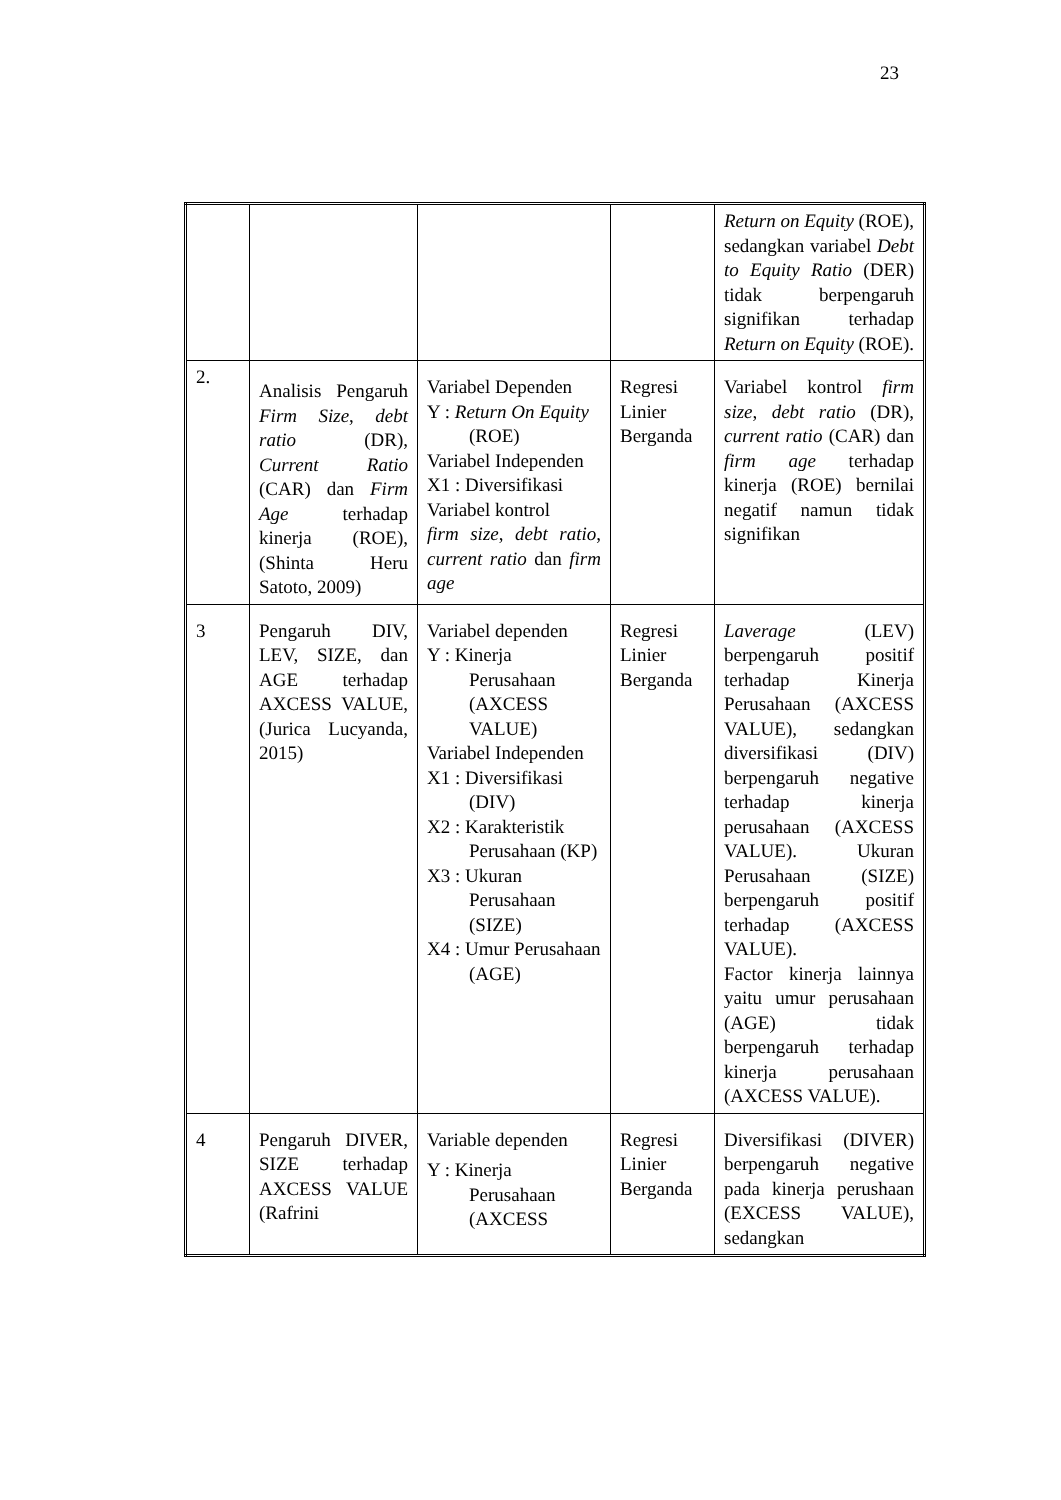23
| | | | | Return on Equity (ROE), sedangkan variabel Debt to Equity Ratio (DER) tidak berpengaruh signifikan terhadap Return on Equity (ROE). |
| 2. | Analisis Pengaruh Firm Size , debt ratio (DR), Current Ratio (CAR) dan Firm Age terhadap kinerja (ROE), (Shinta Heru Satoto, 2009) | Variabel Dependen Y : Return On Equity (ROE) Variabel Independen X1 : Diversifikasi Variabel kontrol firm size , debt ratio , current ratio dan firm age | Regresi Linier Berganda | Variabel kontrol firm size , debt ratio (DR), current ratio (CAR) dan firm age terhadap kinerja (ROE) bernilai negatif namun tidak signifikan |
| 3 | Pengaruh DIV, LEV, SIZE, dan AGE terhadap AXCESS VALUE, (Jurica Lucyanda, 2015) | Variabel dependen Y : Kinerja Perusahaan (AXCESS VALUE) Variabel Independen X1 : Diversifikasi (DIV) X2 : Karakteristik Perusahaan (KP) X3 : Ukuran Perusahaan (SIZE) X4 : Umur Perusahaan (AGE) | Regresi Linier Berganda | Laverage (LEV) berpengaruh positif terhadap Kinerja Perusahaan (AXCESS VALUE), sedangkan diversifikasi (DIV) berpengaruh negative terhadap kinerja perusahaan (AXCESS VALUE). Ukuran Perusahaan (SIZE) berpengaruh positif terhadap (AXCESS VALUE). Factor kinerja lainnya yaitu umur perusahaan (AGE) tidak berpengaruh terhadap kinerja perusahaan (AXCESS VALUE). |
| 4 | Pengaruh DIVER, SIZE terhadap AXCESS VALUE (Rafrini | Variable dependen Y : Kinerja Perusahaan (AXCESS | Regresi Linier Berganda | Diversifikasi (DIVER) berpengaruh negative pada kinerja perushaan (EXCESS VALUE), sedangkan |